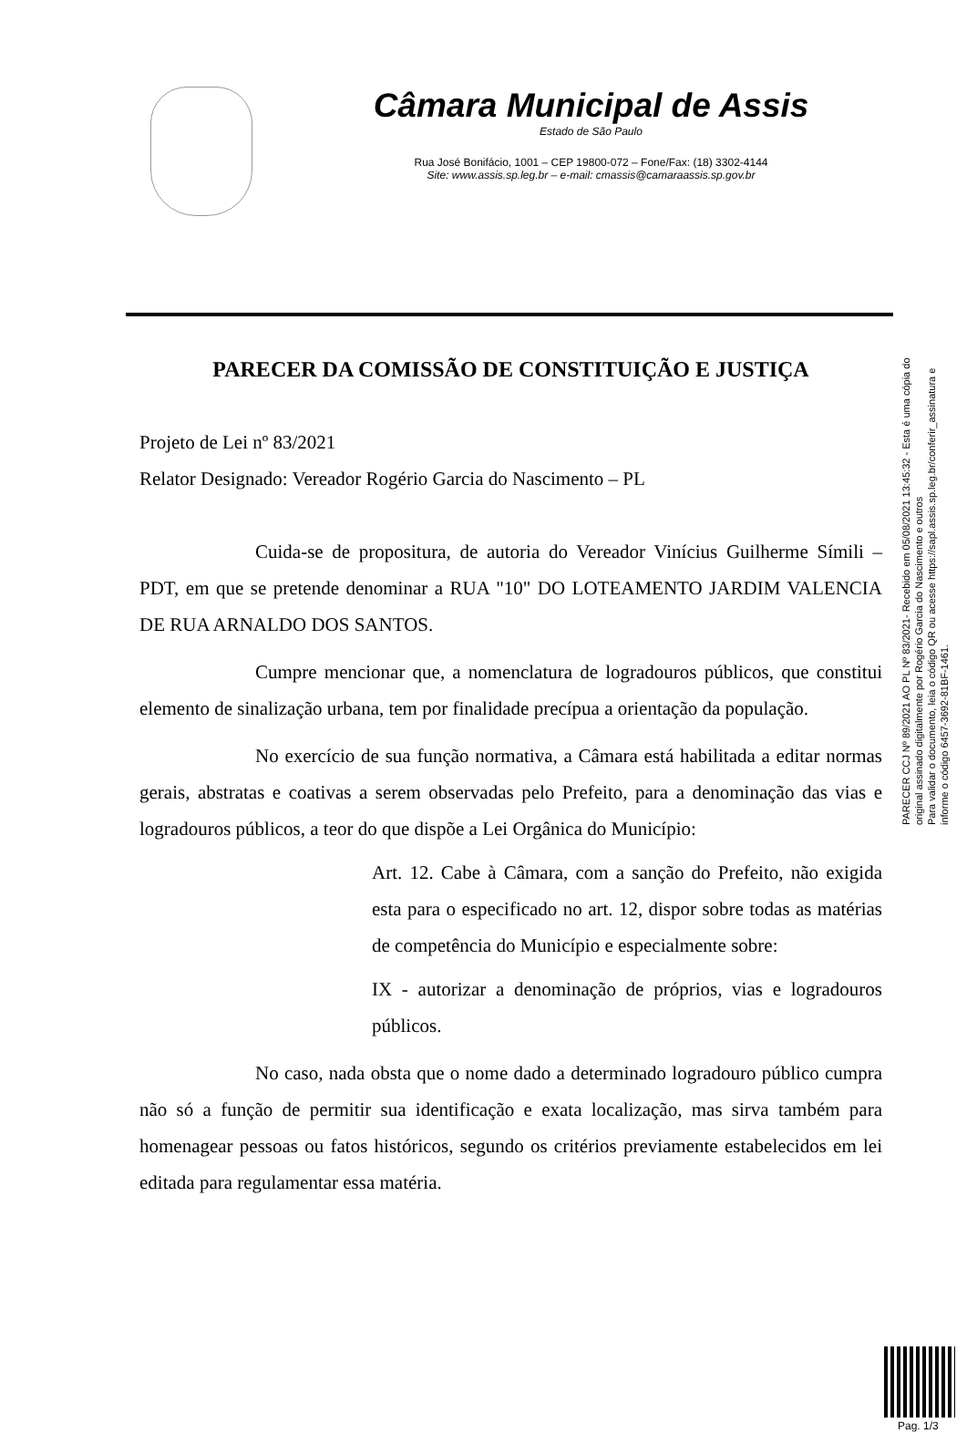Câmara Municipal de Assis
Estado de São Paulo
Rua José Bonifácio, 1001 – CEP 19800-072 – Fone/Fax: (18) 3302-4144
Site: www.assis.sp.leg.br – e-mail: cmassis@camaraassis.sp.gov.br
PARECER DA COMISSÃO DE CONSTITUIÇÃO E JUSTIÇA
Projeto de Lei nº 83/2021
Relator Designado: Vereador Rogério Garcia do Nascimento – PL
Cuida-se de propositura, de autoria do Vereador Vinícius Guilherme Símili – PDT, em que se pretende denominar a RUA "10" DO LOTEAMENTO JARDIM VALENCIA DE RUA ARNALDO DOS SANTOS.
Cumpre mencionar que, a nomenclatura de logradouros públicos, que constitui elemento de sinalização urbana, tem por finalidade precípua a orientação da população.
No exercício de sua função normativa, a Câmara está habilitada a editar normas gerais, abstratas e coativas a serem observadas pelo Prefeito, para a denominação das vias e logradouros públicos, a teor do que dispõe a Lei Orgânica do Município:
Art. 12. Cabe à Câmara, com a sanção do Prefeito, não exigida esta para o especificado no art. 12, dispor sobre todas as matérias de competência do Município e especialmente sobre:
IX - autorizar a denominação de próprios, vias e logradouros públicos.
No caso, nada obsta que o nome dado a determinado logradouro público cumpra não só a função de permitir sua identificação e exata localização, mas sirva também para homenagear pessoas ou fatos históricos, segundo os critérios previamente estabelecidos em lei editada para regulamentar essa matéria.
PARECER CCJ Nº 89/2021 AO PL Nº 83/2021- Recebido em 05/08/2021 13:45:32 - Esta é uma cópia do original assinado digitalmente por Rogério Garcia do Nascimento e outros
Para validar o documento, leia o código QR ou acesse https://sapl.assis.sp.leg.br/conferir_assinatura e informe o código 6457-3692-81BF-1461.
Pag. 1/3